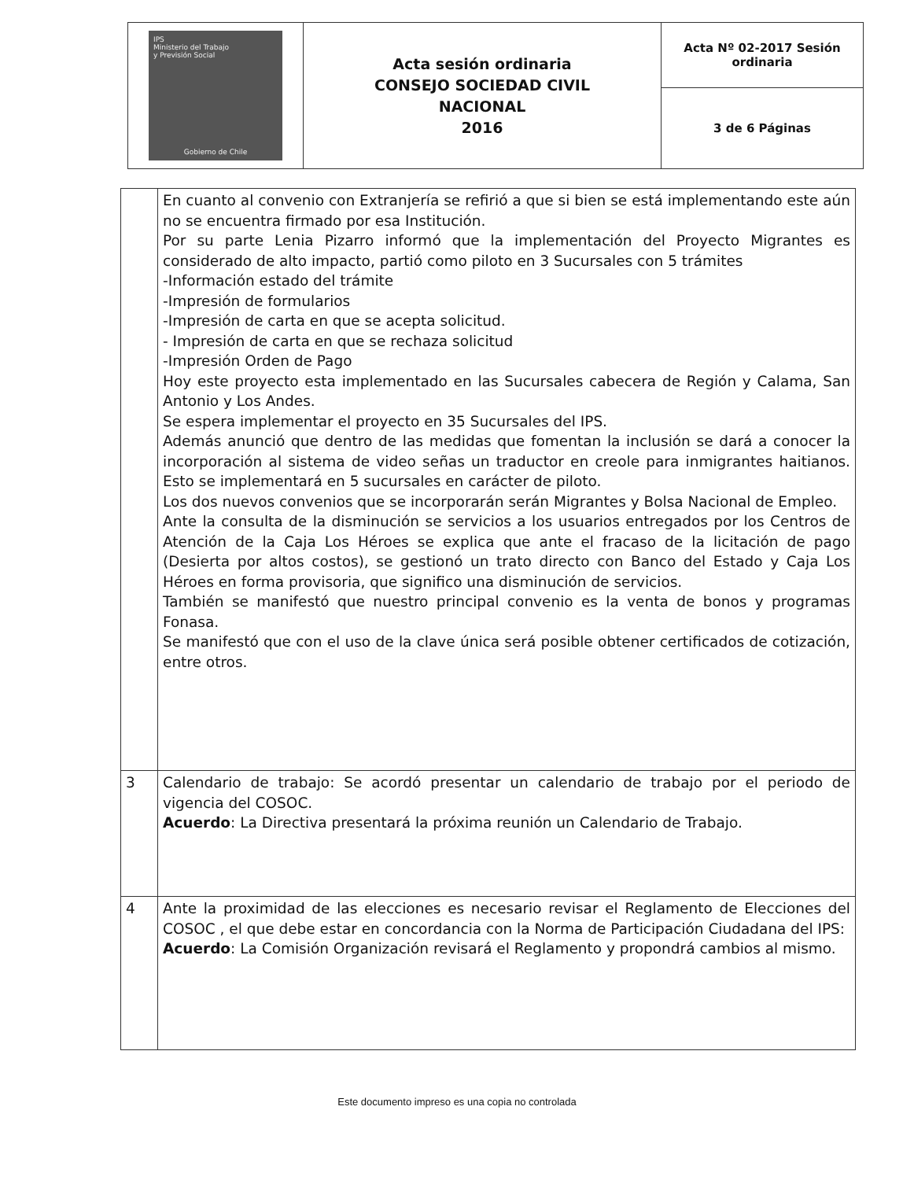| IPS Ministerio del Trabajo y Previsión Social Gobierno de Chile | Acta sesión ordinaria CONSEJO SOCIEDAD CIVIL NACIONAL 2016 | Acta Nº 02-2017 Sesión ordinaria |
| | | 3 de 6 Páginas |
| | En cuanto al convenio con Extranjería se refirió a que si bien se está implementando este aún no se encuentra firmado por esa Institución. Por su parte Lenia Pizarro informó que la implementación del Proyecto Migrantes es considerado de alto impacto, partió como piloto en 3 Sucursales con 5 trámites -Información estado del trámite -Impresión de formularios -Impresión de carta en que se acepta solicitud. - Impresión de carta en que se rechaza solicitud -Impresión Orden de Pago Hoy este proyecto esta implementado en las Sucursales cabecera de Región y Calama, San Antonio y Los Andes. Se espera implementar el proyecto en 35 Sucursales del IPS. Además anunció que dentro de las medidas que fomentan la inclusión se dará a conocer la incorporación al sistema de video señas un traductor en creole para inmigrantes haitianos. Esto se implementará en 5 sucursales en carácter de piloto. Los dos nuevos convenios que se incorporarán serán Migrantes y Bolsa Nacional de Empleo. Ante la consulta de la disminución se servicios a los usuarios entregados por los Centros de Atención de la Caja Los Héroes se explica que ante el fracaso de la licitación de pago (Desierta por altos costos), se gestionó un trato directo con Banco del Estado y Caja Los Héroes en forma provisoria, que significo una disminución de servicios. También se manifestó que nuestro principal convenio es la venta de bonos y programas Fonasa. Se manifestó que con el uso de la clave única será posible obtener certificados de cotización, entre otros. |
| 3 | Calendario de trabajo: Se acordó presentar un calendario de trabajo por el periodo de vigencia del COSOC. Acuerdo : La Directiva presentará la próxima reunión un Calendario de Trabajo. |
| 4 | Ante la proximidad de las elecciones es necesario revisar el Reglamento de Elecciones del COSOC , el que debe estar en concordancia con la Norma de Participación Ciudadana del IPS: Acuerdo : La Comisión Organización revisará el Reglamento y propondrá cambios al mismo. |
Este documento impreso es una copia no controlada